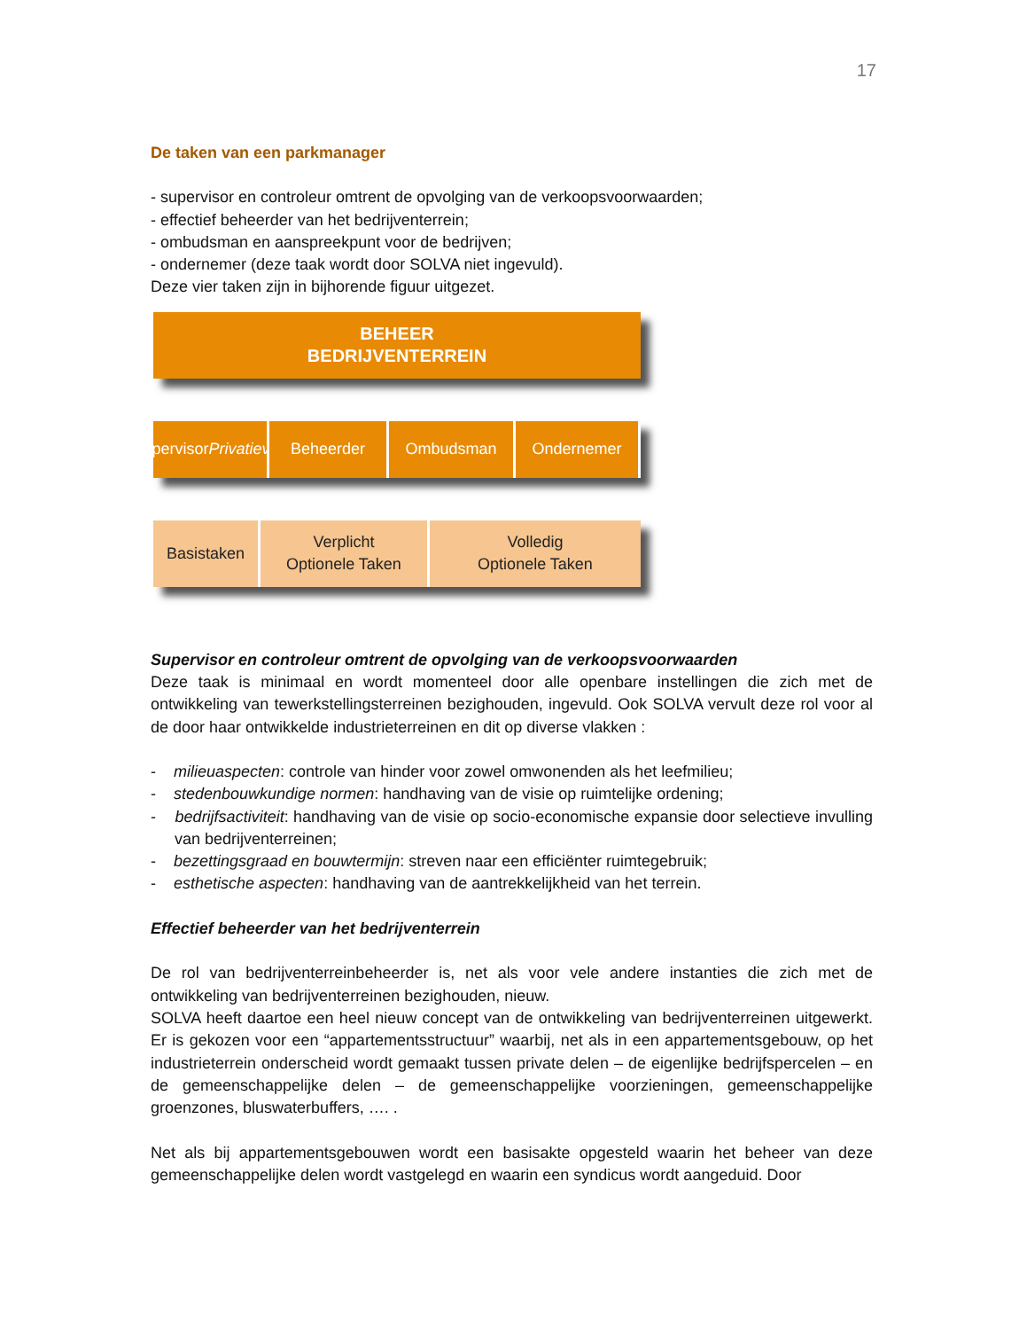17
De taken van een parkmanager
- supervisor en controleur omtrent de opvolging van de verkoopsvoorwaarden;
- effectief beheerder van het bedrijventerrein;
- ombudsman en aanspreekpunt voor de bedrijven;
- ondernemer (deze taak wordt door SOLVA niet ingevuld).
Deze vier taken zijn in bijhorende figuur uitgezet.
BEHEER
BEDRIJVENTERREIN
Supervisor
Privatieven
Beheerder Ombudsman Ondernemer
Basistaken Verplicht
Optionele Taken
Volledig
Optionele Taken
Supervisor en controleur omtrent de opvolging van de verkoopsvoorwaarden
Deze taak is minimaal en wordt momenteel door alle openbare instellingen die zich met de ontwikkeling van tewerkstellingsterreinen bezighouden, ingevuld. Ook SOLVA vervult deze rol voor al de door haar ontwikkelde industrieterreinen en dit op diverse vlakken :
- milieuaspecten: controle van hinder voor zowel omwonenden als het leefmilieu;
- stedenbouwkundige normen: handhaving van de visie op ruimtelijke ordening;
- bedrijfsactiviteit: handhaving van de visie op socio-economische expansie door selectieve invulling van bedrijventerreinen;
- bezettingsgraad en bouwtermijn: streven naar een efficiënter ruimtegebruik;
- esthetische aspecten: handhaving van de aantrekkelijkheid van het terrein.
Effectief beheerder van het bedrijventerrein
De rol van bedrijventerreinbeheerder is, net als voor vele andere instanties die zich met de ontwikkeling van bedrijventerreinen bezighouden, nieuw.
SOLVA heeft daartoe een heel nieuw concept van de ontwikkeling van bedrijventerreinen uitgewerkt. Er is gekozen voor een “appartementsstructuur” waarbij, net als in een appartementsgebouw, op het industrieterrein onderscheid wordt gemaakt tussen private delen – de eigenlijke bedrijfspercelen – en de gemeenschappelijke delen – de gemeenschappelijke voorzieningen, gemeenschappelijke groenzones, bluswaterbuffers, …. .
Net als bij appartementsgebouwen wordt een basisakte opgesteld waarin het beheer van deze gemeenschappelijke delen wordt vastgelegd en waarin een syndicus wordt aangeduid. Door